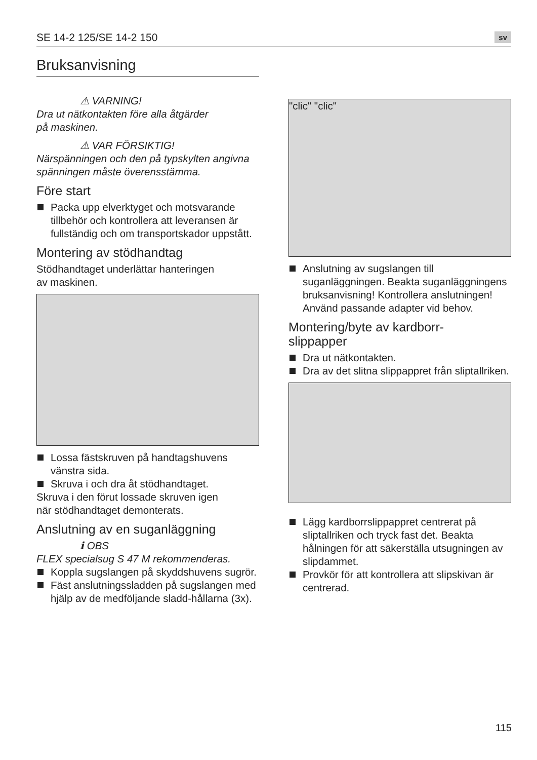SE 14-2 125/SE 14-2 150
sv
Bruksanvisning
⚠ VARNING!
Dra ut nätkontakten före alla åtgärder
på maskinen.
⚠ VAR FÖRSIKTIG!
Närspänningen och den på typskylten angivna spänningen måste överensstämma.
Före start
Packa upp elverktyget och motsvarande tillbehör och kontrollera att leveransen är fullständig och om transportskador uppstått.
Montering av stödhandtag
Stödhandtaget underlättar hanteringen
av maskinen.
Lossa fästskruven på handtagshuvens vänstra sida.
Skruva i och dra åt stödhandtaget.
Skruva i den förut lossade skruven igen
när stödhandtaget demonterats.
Anslutning av en suganläggning
ℹ OBS
FLEX specialsug S 47 M rekommenderas.
Koppla sugslangen på skyddshuvens sugrör.
Fäst anslutningssladden på sugslangen med hjälp av de medföljande sladd-hållarna (3x).
"clic" "clic"
Anslutning av sugslangen till suganläggningen. Beakta suganläggningens bruksanvisning! Kontrollera anslutningen! Använd passande adapter vid behov.
Montering/byte av kardborr-
slippapper
Dra ut nätkontakten.
Dra av det slitna slippappret från sliptallriken.
Lägg kardborrslippappret centrerat på sliptallriken och tryck fast det. Beakta hålningen för att säkerställa utsugningen av slipdammet.
Provkör för att kontrollera att slipskivan är centrerad.
115